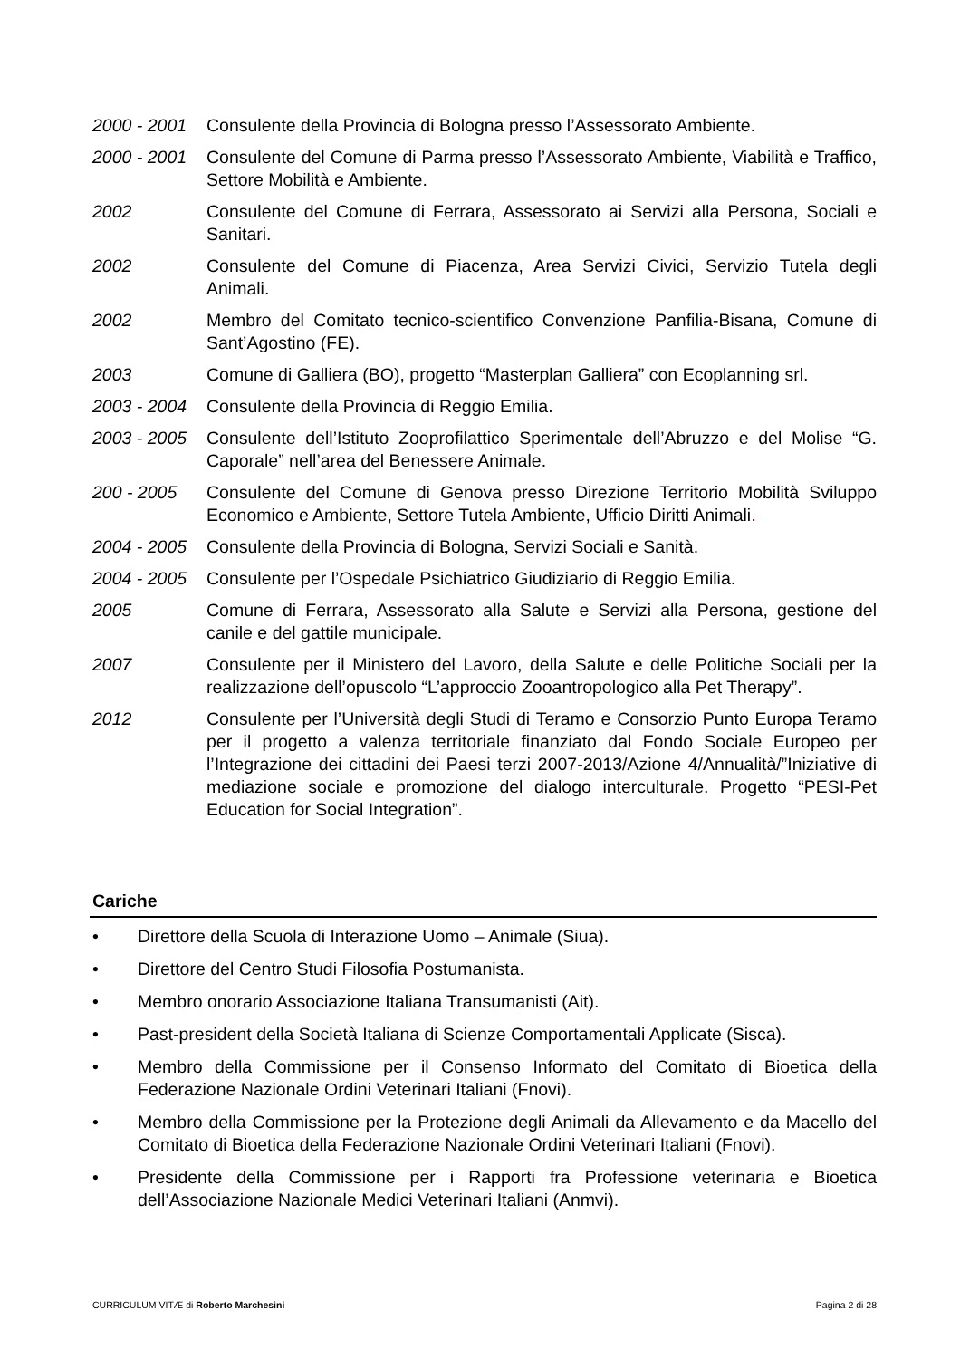2000 - 2001
Consulente della Provincia di Bologna presso l’Assessorato Ambiente.
2000 - 2001
Consulente del Comune di Parma presso l’Assessorato Ambiente, Viabilità e Traffico, Settore Mobilità e Ambiente.
2002 Consulente del Comune di Ferrara, Assessorato ai Servizi alla Persona, Sociali e Sanitari.
2002 Consulente del Comune di Piacenza, Area Servizi Civici, Servizio Tutela degli Animali.
2002 Membro del Comitato tecnico-scientifico Convenzione Panfilia-Bisana, Comune di Sant’Agostino (FE).
2003 Comune di Galliera (BO), progetto “Masterplan Galliera” con Ecoplanning srl.
2003 - 2004
Consulente della Provincia di Reggio Emilia.
2003 - 2005
Consulente dell’Istituto Zooprofilattico Sperimentale dell’Abruzzo e del Molise “G. Caporale” nell’area del Benessere Animale.
200 - 2005 Consulente del Comune di Genova presso Direzione Territorio Mobilità Sviluppo Economico e Ambiente, Settore Tutela Ambiente, Ufficio Diritti Animali.
2004 - 2005
Consulente della Provincia di Bologna, Servizi Sociali e Sanità.
2004 - 2005
Consulente per l’Ospedale Psichiatrico Giudiziario di Reggio Emilia.
2005 Comune di Ferrara, Assessorato alla Salute e Servizi alla Persona, gestione del canile e del gattile municipale.
2007 Consulente per il Ministero del Lavoro, della Salute e delle Politiche Sociali per la realizzazione dell’opuscolo “L’approccio Zooantropologico alla Pet Therapy”.
2012 Consulente per l’Università degli Studi di Teramo e Consorzio Punto Europa Teramo per il progetto a valenza territoriale finanziato dal Fondo Sociale Europeo per l’Integrazione dei cittadini dei Paesi terzi 2007-2013/Azione 4/Annualità/”Iniziative di mediazione sociale e promozione del dialogo interculturale. Progetto “PESI-Pet Education for Social Integration”.
Cariche
• Direttore della Scuola di Interazione Uomo – Animale (Siua).
• Direttore del Centro Studi Filosofia Postumanista.
• Membro onorario Associazione Italiana Transumanisti (Ait).
• Past-president della Società Italiana di Scienze Comportamentali Applicate (Sisca).
• Membro della Commissione per il Consenso Informato del Comitato di Bioetica della Federazione Nazionale Ordini Veterinari Italiani (Fnovi).
• Membro della Commissione per la Protezione degli Animali da Allevamento e da Macello del Comitato di Bioetica della Federazione Nazionale Ordini Veterinari Italiani (Fnovi).
• Presidente della Commissione per i Rapporti fra Professione veterinaria e Bioetica dell’Associazione Nazionale Medici Veterinari Italiani (Anmvi).
CURRICULUM VITÆ di Roberto Marchesini Pagina 2 di 28